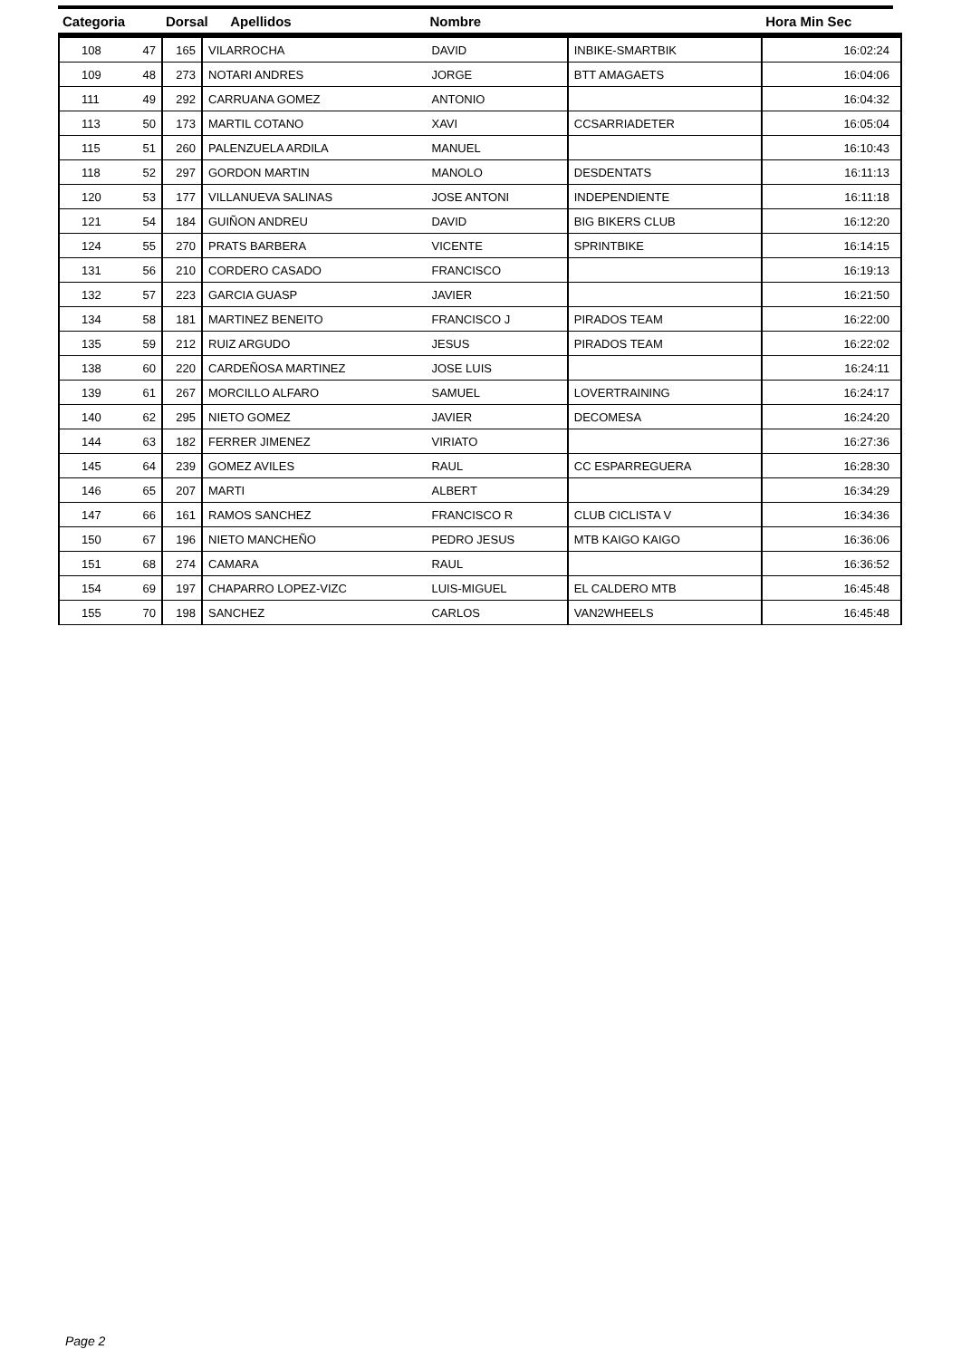| Categoria | | Dorsal Apellidos | | Nombre | | Hora Min Sec |
| --- | --- | --- | --- | --- | --- | --- |
| 108 | 47 | 165 | VILARROCHA | DAVID | INBIKE-SMARTBIK | 16:02:24 |
| 109 | 48 | 273 | NOTARI ANDRES | JORGE | BTT AMAGAETS | 16:04:06 |
| 111 | 49 | 292 | CARRUANA GOMEZ | ANTONIO | | 16:04:32 |
| 113 | 50 | 173 | MARTIL COTANO | XAVI | CCSARRIADETER | 16:05:04 |
| 115 | 51 | 260 | PALENZUELA ARDILA | MANUEL | | 16:10:43 |
| 118 | 52 | 297 | GORDON MARTIN | MANOLO | DESDENTATS | 16:11:13 |
| 120 | 53 | 177 | VILLANUEVA SALINAS | JOSE ANTONI | INDEPENDIENTE | 16:11:18 |
| 121 | 54 | 184 | GUIÑON ANDREU | DAVID | BIG BIKERS CLUB | 16:12:20 |
| 124 | 55 | 270 | PRATS BARBERA | VICENTE | SPRINTBIKE | 16:14:15 |
| 131 | 56 | 210 | CORDERO CASADO | FRANCISCO | | 16:19:13 |
| 132 | 57 | 223 | GARCIA GUASP | JAVIER | | 16:21:50 |
| 134 | 58 | 181 | MARTINEZ BENEITO | FRANCISCO J | PIRADOS TEAM | 16:22:00 |
| 135 | 59 | 212 | RUIZ ARGUDO | JESUS | PIRADOS TEAM | 16:22:02 |
| 138 | 60 | 220 | CARDEÑOSA MARTINEZ | JOSE LUIS | | 16:24:11 |
| 139 | 61 | 267 | MORCILLO ALFARO | SAMUEL | LOVERTRAINING | 16:24:17 |
| 140 | 62 | 295 | NIETO GOMEZ | JAVIER | DECOMESA | 16:24:20 |
| 144 | 63 | 182 | FERRER JIMENEZ | VIRIATO | | 16:27:36 |
| 145 | 64 | 239 | GOMEZ AVILES | RAUL | CC ESPARREGUERA | 16:28:30 |
| 146 | 65 | 207 | MARTI | ALBERT | | 16:34:29 |
| 147 | 66 | 161 | RAMOS SANCHEZ | FRANCISCO R | CLUB CICLISTA V | 16:34:36 |
| 150 | 67 | 196 | NIETO MANCHEÑO | PEDRO JESUS | MTB KAIGO KAIGO | 16:36:06 |
| 151 | 68 | 274 | CAMARA | RAUL | | 16:36:52 |
| 154 | 69 | 197 | CHAPARRO LOPEZ-VIZC | LUIS-MIGUEL | EL CALDERO MTB | 16:45:48 |
| 155 | 70 | 198 | SANCHEZ | CARLOS | VAN2WHEELS | 16:45:48 |
Page 2